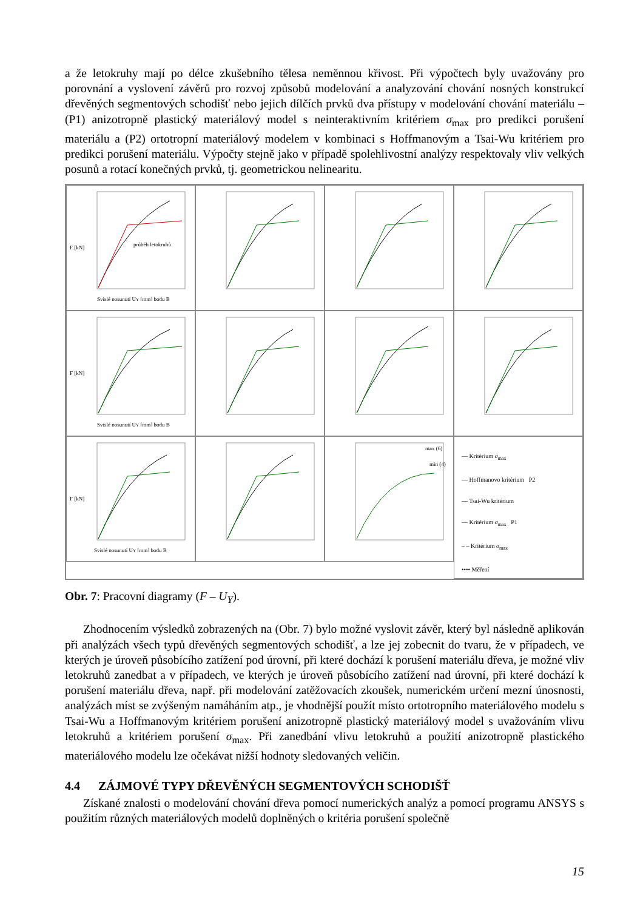a že letokruhy mají po délce zkušebního tělesa neměnnou křivost. Při výpočtech byly uvažovány pro porovnání a vyslovení závěrů pro rozvoj způsobů modelování a analyzování chování nosných konstrukcí dřevěných segmentových schodišť nebo jejich dílčích prvků dva přístupy v modelování chování materiálu – (P1) anizotropně plastický materiálový model s neinteraktivním kritériem σ<sub>max</sub> pro predikci porušení materiálu a (P2) ortotropní materiálový modelem v kombinaci s Hoffmanovým a Tsai-Wu kritériem pro predikci porušení materiálu. Výpočty stejně jako v případě spolehlivostní analýzy respektovaly vliv velkých posunů a rotací konečných prvků, tj. geometrickou nelinearitu.
F [kN]
průběh letokruhů
Svislé posunutí UY [mm] bodu B
F [kN]
Svislé posunutí UY [mm] bodu B
F [kN]
Svislé posunutí UY [mm] bodu B
max (6)
min (4)
— Kritérium σ<sub>max</sub>
— Hoffmanovo kritérium P2
— Tsai-Wu kritérium
— Kritérium σ<sub>max</sub> P1
– – Kritérium σ<sub>max</sub>
•••• Měření
Obr. 7: Pracovní diagramy (F – U<sub>Y</sub>).
Zhodnocením výsledků zobrazených na (Obr. 7) bylo možné vyslovit závěr, který byl následně aplikován při analýzách všech typů dřevěných segmentových schodišť, a lze jej zobecnit do tvaru, že v případech, ve kterých je úroveň působícího zatížení pod úrovní, při které dochází k porušení materiálu dřeva, je možné vliv letokruhů zanedbat a v případech, ve kterých je úroveň působícího zatížení nad úrovní, při které dochází k porušení materiálu dřeva, např. při modelování zatěžovacích zkoušek, numerickém určení mezní únosnosti, analýzách míst se zvýšeným namáháním atp., je vhodnější použít místo ortotropního materiálového modelu s Tsai-Wu a Hoffmanovým kritériem porušení anizotropně plastický materiálový model s uvažováním vlivu letokruhů a kritériem porušení σ<sub>max</sub>. Při zanedbání vlivu letokruhů a použití anizotropně plastického materiálového modelu lze očekávat nižší hodnoty sledovaných veličin.
4.4 ZÁJMOVÉ TYPY DŘEVĚNÝCH SEGMENTOVÝCH SCHODIŠŤ
Získané znalosti o modelování chování dřeva pomocí numerických analýz a pomocí programu ANSYS s použitím různých materiálových modelů doplněných o kritéria porušení společně
15